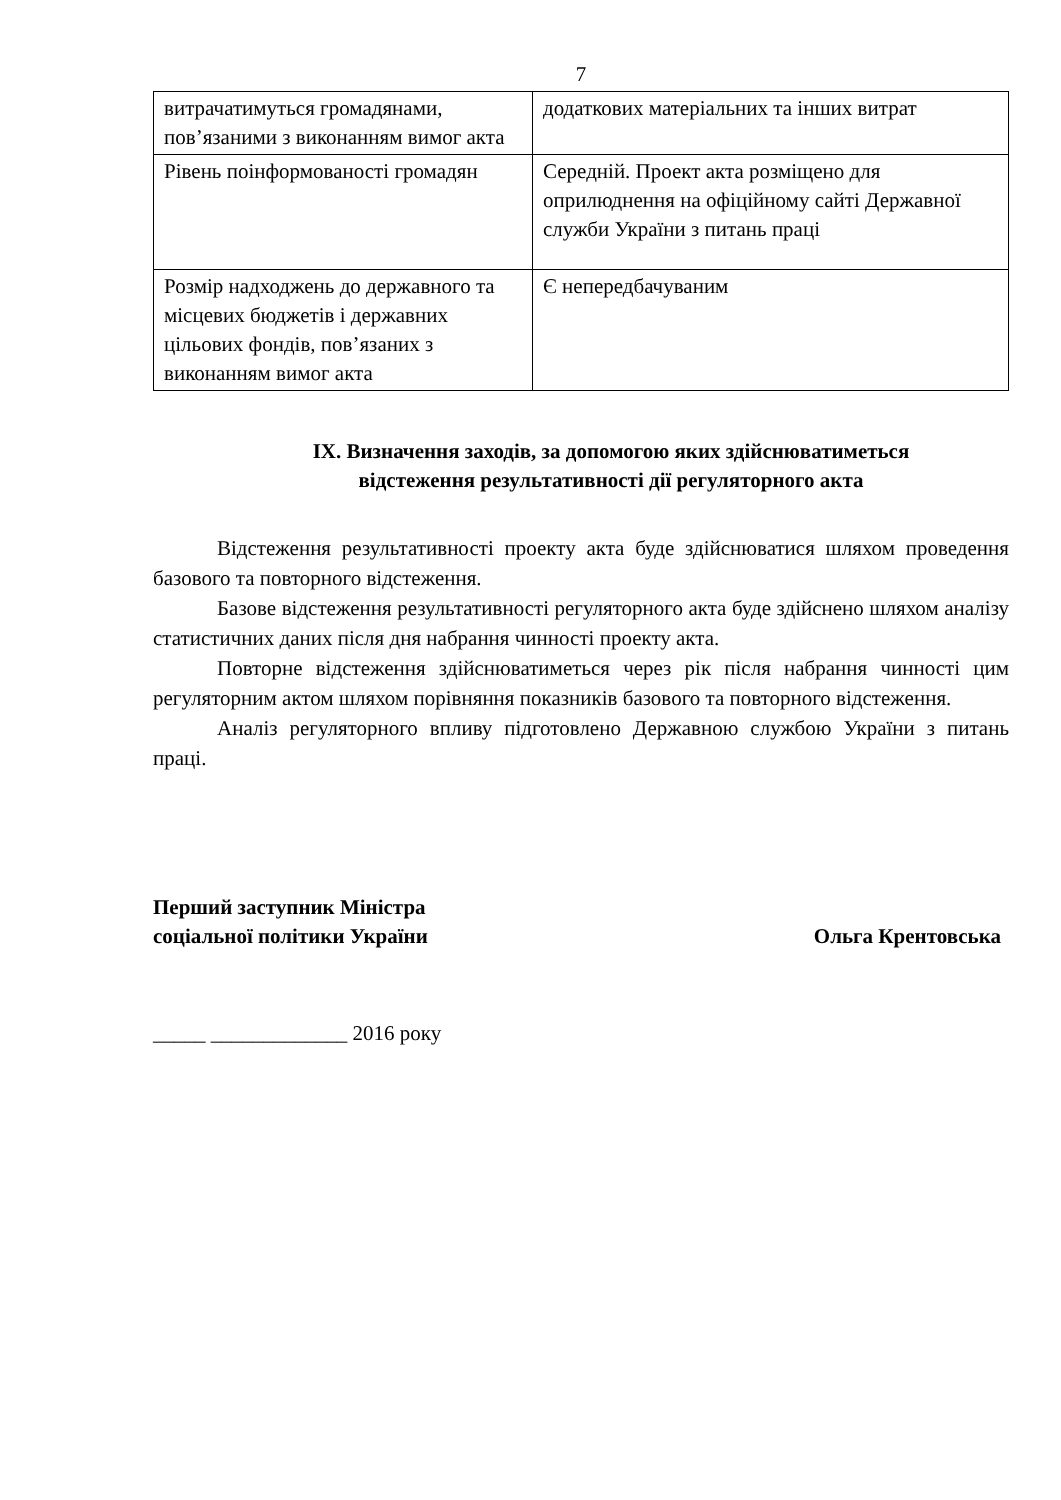7
| витрачатимуться громадянами, пов’язаними з виконанням вимог акта | додаткових матеріальних та інших витрат |
| Рівень поінформованості громадян | Середній. Проект акта розміщено для оприлюднення на офіційному сайті Державної служби України з питань праці |
| Розмір надходжень до державного та місцевих бюджетів і державних цільових фондів, пов’язаних з виконанням вимог акта | Є непередбачуваним |
IX. Визначення заходів, за допомогою яких здійснюватиметься
відстеження результативності дії регуляторного акта
Відстеження результативності проекту акта буде здійснюватися шляхом проведення базового та повторного відстеження.
Базове відстеження результативності регуляторного акта буде здійснено шляхом аналізу статистичних даних після дня набрання чинності проекту акта.
Повторне відстеження здійснюватиметься через рік після набрання чинності цим регуляторним актом шляхом порівняння показників базового та повторного відстеження.
Аналіз регуляторного впливу підготовлено Державною службою України з питань праці.
Перший заступник Міністра
соціальної політики України
Ольга Крентовська
_____ _____________ 2016 року